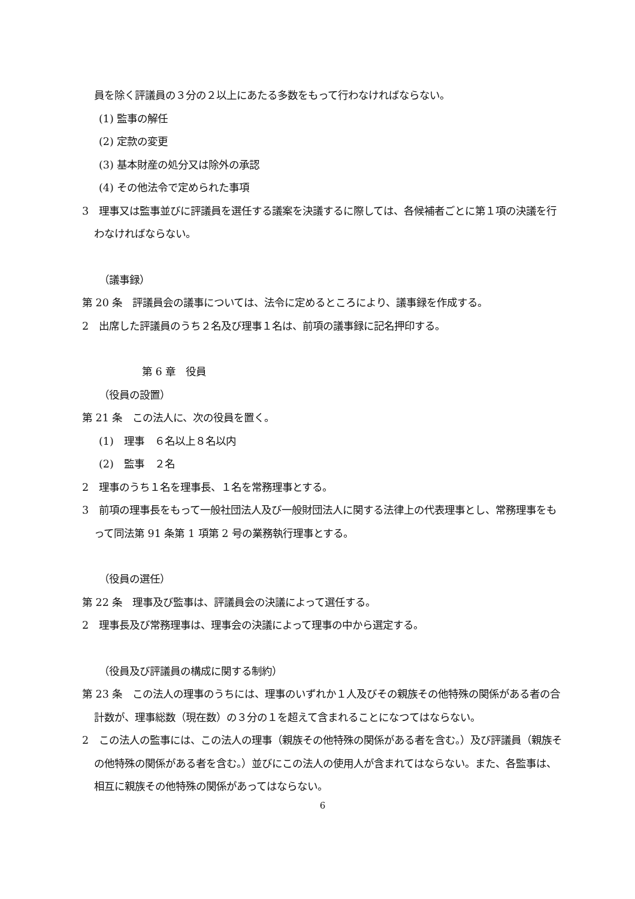員を除く評議員の３分の２以上にあたる多数をもって行わなければならない。
(1) 監事の解任
(2) 定款の変更
(3) 基本財産の処分又は除外の承認
(4) その他法令で定められた事項
3　理事又は監事並びに評議員を選任する議案を決議するに際しては、各候補者ごとに第１項の決議を行わなければならない。
（議事録）
第 20 条　評議員会の議事については、法令に定めるところにより、議事録を作成する。
2　出席した評議員のうち２名及び理事１名は、前項の議事録に記名押印する。
第 6 章　役員
（役員の設置）
第 21 条　この法人に、次の役員を置く。
(1)　理事　６名以上８名以内
(2)　監事　２名
2　理事のうち１名を理事長、１名を常務理事とする。
3　前項の理事長をもって一般社団法人及び一般財団法人に関する法律上の代表理事とし、常務理事をもって同法第 91 条第 1 項第 2 号の業務執行理事とする。
（役員の選任）
第 22 条　理事及び監事は、評議員会の決議によって選任する。
2　理事長及び常務理事は、理事会の決議によって理事の中から選定する。
（役員及び評議員の構成に関する制約）
第 23 条　この法人の理事のうちには、理事のいずれか１人及びその親族その他特殊の関係がある者の合計数が、理事総数（現在数）の３分の１を超えて含まれることになつてはならない。
2　この法人の監事には、この法人の理事（親族その他特殊の関係がある者を含む。）及び評議員（親族その他特殊の関係がある者を含む。）並びにこの法人の使用人が含まれてはならない。また、各監事は、相互に親族その他特殊の関係があってはならない。
6